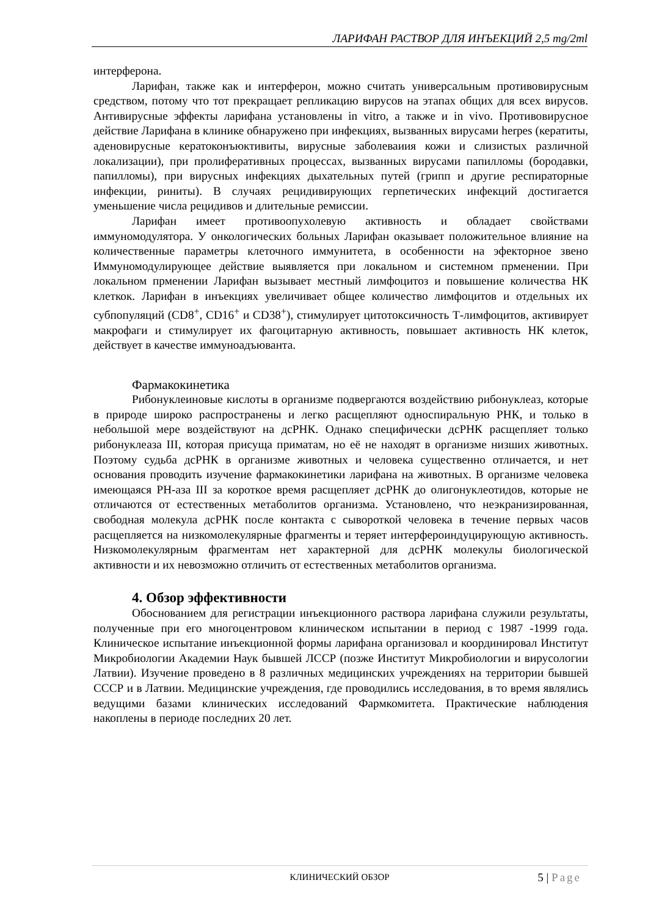ЛАРИФАН РАСТВОР ДЛЯ ИНЪЕКЦИЙ 2,5 mg/2ml
интерферона.
Ларифан, также как и интерферон, можно считать универсальным противовирусным средством, потому что тот прекращает репликацию вирусов на этапах общих для всех вирусов. Антивирусные эффекты ларифана установлены in vitro, а также и in vivo. Противовирусное действие Ларифана в клинике обнаружено при инфекциях, вызванных вирусами herpes (кератиты, аденовирусные кератоконъюктивиты, вирусные заболеваиия кожи и слизистых различной локализации), при пролиферативных процессах, вызванных вирусами папилломы (бородавки, папилломы), при вирусных инфекциях дыхательных путей (грипп и другие респираторные инфекции, риниты). В случаях рецидивирующих герпетических инфекций достигается уменьшение числа рецидивов и длительные ремиссии.
Ларифан имеет противоопухолевую активность и обладает свойствами иммуномодулятора. У онкологических больных Ларифан оказывает положительное влияние на количественные параметры клеточного иммунитета, в особенности на эфекторное звено Иммуномодулирующее действие выявляется при локальном и системном прменении. При локальном прменении Ларифан вызывает местный лимфоцитоз и повышение количества НК клеткок. Ларифан в инъекциях увеличивает общее количество лимфоцитов и отдельных их субпопуляций (CD8<sup>+</sup>, CD16<sup>+</sup> и CD38<sup>+</sup>), стимулирует цитотоксичность Т-лимфоцитов, активирует макрофаги и стимулирует их фагоцитарную активность, повышает активность НК клеток, действует в качестве иммуноадъюванта.
Фармакокинетика
Рибонуклеиновые кислоты в организме подвергаются воздействию рибонуклеаз, которые в природе широко распространены и легко расщепляют односпиральную РНК, и только в небольшой мере воздействуют на дсРНК. Однако специфически дсРНК расщепляет только рибонуклеаза III, которая присуща приматам, но её не находят в организме низших животных. Поэтому судьба дсРНК в организме животных и человека существенно отличается, и нет основания проводить изучение фармакокинетики ларифана на животных. В организме человека имеющаяся РН-аза III за короткое время расщепляет дсРНК до олигонуклеотидов, которые не отличаются от естественных метаболитов организма. Установлено, что неэкранизированная, свободная молекула дсРНК после контакта с сывороткой человека в течение первых часов расщепляется на низкомолекулярные фрагменты и теряет интерфероиндуцирующую активность. Низкомолекулярным фрагментам нет характерной для дсРНК молекулы биологической активности и их невозможно отличить от естественных метаболитов организма.
4. Обзор эффективности
Обоснованием для регистрации инъекционного раствора ларифана служили результаты, полученные при его многоцентровом клиническом испытании в период с 1987 -1999 года. Клиническое испытание инъекционной формы ларифана организовал и координировал Институт Микробиологии Академии Наук бывшей ЛССР (позже Институт Микробиологии и вирусологии Латвии). Изучение проведено в 8 различных медицинских учреждениях на территории бывшей СССР и в Латвии. Медицинские учреждения, где проводились исследования, в то время являлись ведущими базами клинических исследований Фармкомитета. Практические наблюдения накоплены в периоде последних 20 лет.
КЛИНИЧЕСКИЙ ОБЗОР
5 | Page